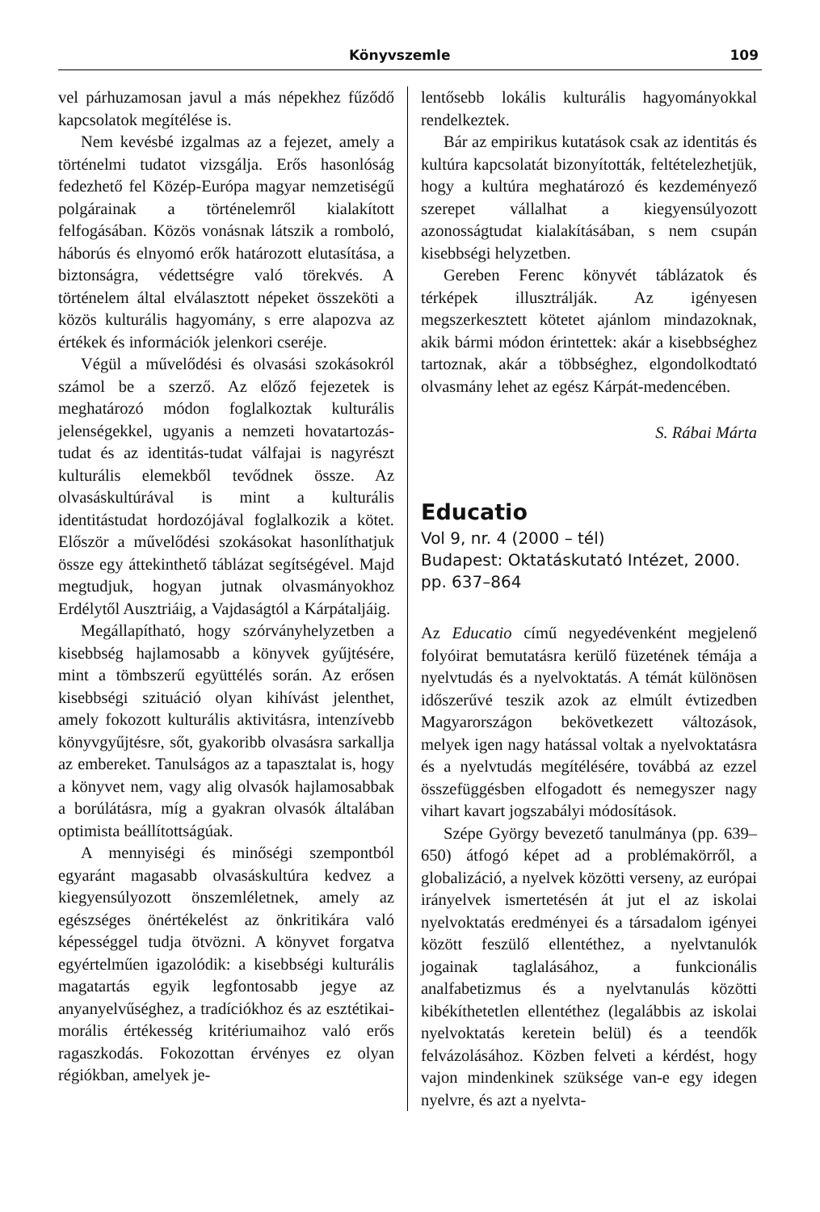Könyvszemle 109
vel párhuzamosan javul a más népekhez fűződő kapcsolatok megítélése is.
Nem kevésbé izgalmas az a fejezet, amely a történelmi tudatot vizsgálja. Erős hasonlóság fedezhető fel Közép-Európa magyar nemzetiségű polgárainak a történelemről kialakított felfogásában. Közös vonásnak látszik a romboló, háborús és elnyomó erők határozott elutasítása, a biztonságra, védettségre való törekvés. A történelem által elválasztott népeket összeköti a közös kulturális hagyomány, s erre alapozva az értékek és információk jelenkori cseréje.
Végül a művelődési és olvasási szokásokról számol be a szerző. Az előző fejezetek is meghatározó módon foglalkoztak kulturális jelenségekkel, ugyanis a nemzeti hovatartozás-tudat és az identitás-tudat válfajai is nagyrészt kulturális elemekből tevődnek össze. Az olvasáskultúrával is mint a kulturális identitástudat hordozójával foglalkozik a kötet. Először a művelődési szokásokat hasonlíthatjuk össze egy áttekinthető táblázat segítségével. Majd megtudjuk, hogyan jutnak olvasmányokhoz Erdélytől Ausztriáig, a Vajdaságtól a Kárpátaljáig.
Megállapítható, hogy szórványhelyzetben a kisebbség hajlamosabb a könyvek gyűjtésére, mint a tömbszerű együttélés során. Az erősen kisebbségi szituáció olyan kihívást jelenthet, amely fokozott kulturális aktivitásra, intenzívebb könyvgyűjtésre, sőt, gyakoribb olvasásra sarkallja az embereket. Tanulságos az a tapasztalat is, hogy a könyvet nem, vagy alig olvasók hajlamosabbak a borúlátásra, míg a gyakran olvasók általában optimista beállítottságúak.
A mennyiségi és minőségi szempontból egyaránt magasabb olvasáskultúra kedvez a kiegyensúlyozott önszemléletnek, amely az egészséges önértékelést az önkritikára való képességgel tudja ötvözni. A könyvet forgatva egyértelműen igazolódik: a kisebbségi kulturális magatartás egyik legfontosabb jegye az anyanyelvűséghez, a tradíciókhoz és az esztétikai- morális értékesség kritériumaihoz való erős ragaszkodás. Fokozottan érvényes ez olyan régiókban, amelyek je-
lentősebb lokális kulturális hagyományokkal rendelkeztek.
Bár az empirikus kutatások csak az identitás és kultúra kapcsolatát bizonyították, feltételezhetjük, hogy a kultúra meghatározó és kezdeményező szerepet vállalhat a kiegyensúlyozott azonosságtudat kialakításában, s nem csupán kisebbségi helyzetben.
Gereben Ferenc könyvét táblázatok és térképek illusztrálják. Az igényesen megszerkesztett kötetet ajánlom mindazoknak, akik bármi módon érintettek: akár a kisebbséghez tartoznak, akár a többséghez, elgondolkodtató olvasmány lehet az egész Kárpát-medencében.
S. Rábai Márta
Educatio
Vol 9, nr. 4 (2000 – tél)
Budapest: Oktatáskutató Intézet, 2000. pp. 637–864
Az Educatio című negyedévenként megjelenő folyóirat bemutatásra kerülő füzetének témája a nyelvtudás és a nyelvoktatás. A témát különösen időszerűvé teszik azok az elmúlt évtizedben Magyarországon bekövetkezett változások, melyek igen nagy hatással voltak a nyelvoktatásra és a nyelvtudás megítélésére, továbbá az ezzel összefüggésben elfogadott és nemegyszer nagy vihart kavart jogszabályi módosítások.
Szépe György bevezető tanulmánya (pp. 639–650) átfogó képet ad a problémakörről, a globalizáció, a nyelvek közötti verseny, az európai irányelvek ismertetésén át jut el az iskolai nyelvoktatás eredményei és a társadalom igényei között feszülő ellentéthez, a nyelvtanulók jogainak taglalásához, a funkcionális analfabetizmus és a nyelvtanulás közötti kibékíthetetlen ellentéthez (legalábbis az iskolai nyelvoktatás keretein belül) és a teendők felvázolásához. Közben felveti a kérdést, hogy vajon mindenkinek szüksége van-e egy idegen nyelvre, és azt a nyelvta-